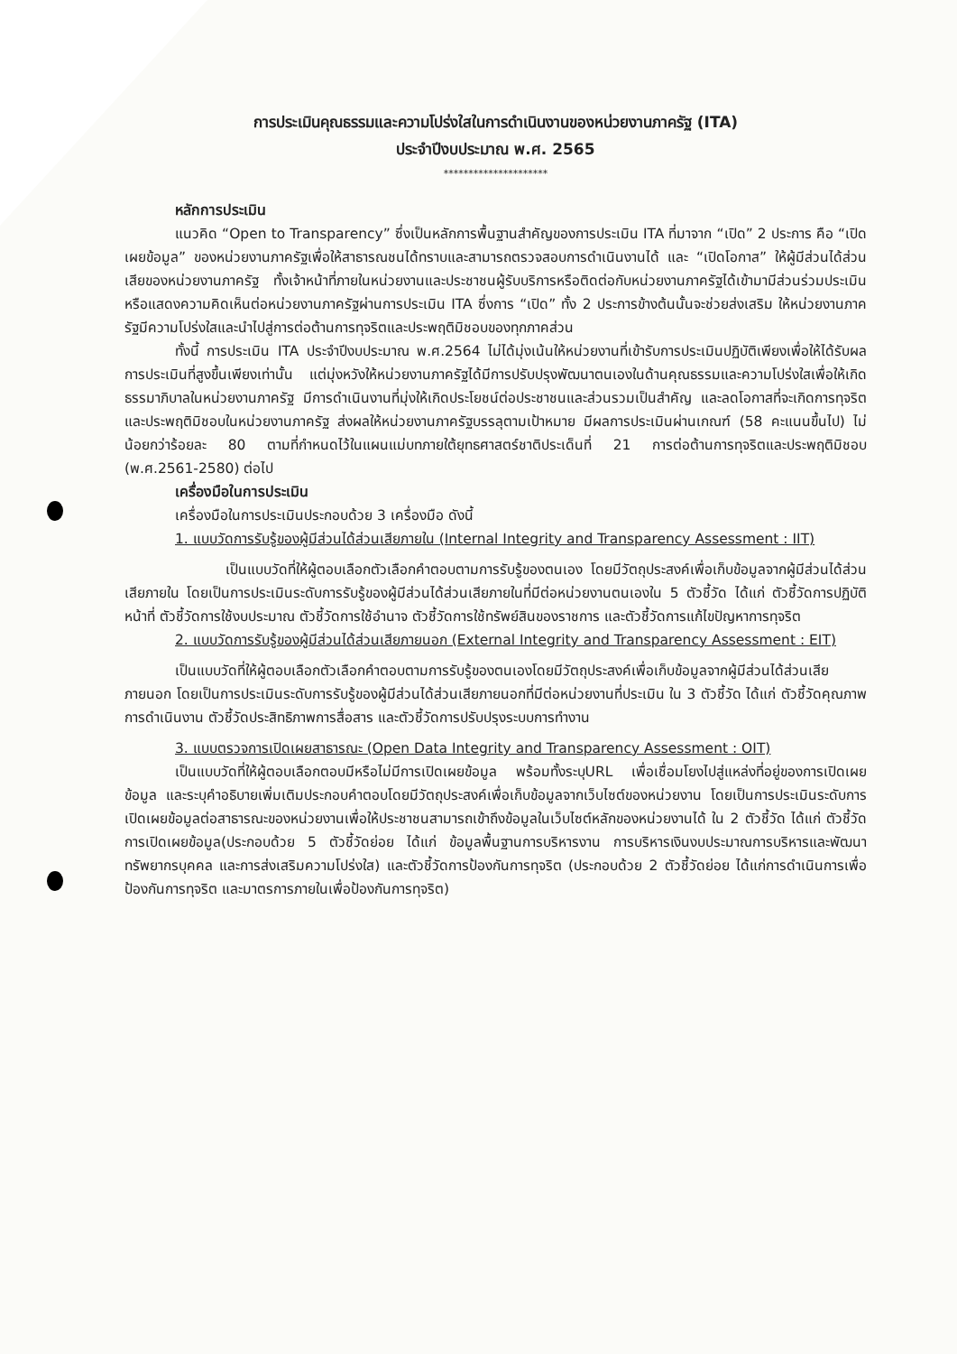การประเมินคุณธรรมและความโปร่งใสในการดำเนินงานของหน่วยงานภาครัฐ (ITA)
ประจำปีงบประมาณ พ.ศ. 2565
*********************
หลักการประเมิน
แนวคิด “Open to Transparency” ซึ่งเป็นหลักการพื้นฐานสำคัญของการประเมิน ITA ที่มาจาก “เปิด” 2 ประการ คือ “เปิดเผยข้อมูล” ของหน่วยงานภาครัฐเพื่อให้สาธารณชนได้ทราบและสามารถตรวจสอบการดำเนินงานได้ และ “เปิดโอกาส” ให้ผู้มีส่วนได้ส่วนเสียของหน่วยงานภาครัฐ ทั้งเจ้าหน้าที่ภายในหน่วยงานและประชาชนผู้รับบริการหรือติดต่อกับหน่วยงานภาครัฐได้เข้ามามีส่วนร่วมประเมินหรือแสดงความคิดเห็นต่อหน่วยงานภาครัฐผ่านการประเมิน ITA ซึ่งการ “เปิด” ทั้ง 2 ประการข้างต้นนั้นจะช่วยส่งเสริม ให้หน่วยงานภาครัฐมีความโปร่งใสและนำไปสู่การต่อต้านการทุจริตและประพฤติมิชอบของทุกภาคส่วน
ทั้งนี้ การประเมิน ITA ประจำปีงบประมาณ พ.ศ.2564 ไม่ได้มุ่งเน้นให้หน่วยงานที่เข้ารับการประเมินปฏิบัติเพียงเพื่อให้ได้รับผลการประเมินที่สูงขึ้นเพียงเท่านั้น แต่มุ่งหวังให้หน่วยงานภาครัฐได้มีการปรับปรุงพัฒนาตนเองในด้านคุณธรรมและความโปร่งใสเพื่อให้เกิดธรรมาภิบาลในหน่วยงานภาครัฐ มีการดำเนินงานที่มุ่งให้เกิดประโยชน์ต่อประชาชนและส่วนรวมเป็นสำคัญ และลดโอกาสที่จะเกิดการทุจริตและประพฤติมิชอบในหน่วยงานภาครัฐ ส่งผลให้หน่วยงานภาครัฐบรรลุตามเป้าหมาย มีผลการประเมินผ่านเกณฑ์ (58 คะแนนขึ้นไป) ไม่น้อยกว่าร้อยละ 80 ตามที่กำหนดไว้ในแผนแม่บทภายใต้ยุทธศาสตร์ชาติประเด็นที่ 21 การต่อต้านการทุจริตและประพฤติมิชอบ (พ.ศ.2561-2580) ต่อไป
เครื่องมือในการประเมิน
เครื่องมือในการประเมินประกอบด้วย 3 เครื่องมือ ดังนี้
1. แบบวัดการรับรู้ของผู้มีส่วนได้ส่วนเสียภายใน (Internal Integrity and Transparency Assessment : IIT)
เป็นแบบวัดที่ให้ผู้ตอบเลือกตัวเลือกคำตอบตามการรับรู้ของตนเอง โดยมีวัตถุประสงค์เพื่อเก็บข้อมูลจากผู้มีส่วนได้ส่วนเสียภายใน โดยเป็นการประเมินระดับการรับรู้ของผู้มีส่วนได้ส่วนเสียภายในที่มีต่อหน่วยงานตนเองใน 5 ตัวชี้วัด ได้แก่ ตัวชี้วัดการปฏิบัติหน้าที่ ตัวชี้วัดการใช้งบประมาณ ตัวชี้วัดการใช้อำนาจ ตัวชี้วัดการใช้ทรัพย์สินของราชการ และตัวชี้วัดการแก้ไขปัญหาการทุจริต
2. แบบวัดการรับรู้ของผู้มีส่วนได้ส่วนเสียภายนอก (External Integrity and Transparency Assessment : EIT)
เป็นแบบวัดที่ให้ผู้ตอบเลือกตัวเลือกคำตอบตามการรับรู้ของตนเองโดยมีวัตถุประสงค์เพื่อเก็บข้อมูลจากผู้มีส่วนได้ส่วนเสียภายนอก โดยเป็นการประเมินระดับการรับรู้ของผู้มีส่วนได้ส่วนเสียภายนอกที่มีต่อหน่วยงานที่ประเมิน ใน 3 ตัวชี้วัด ได้แก่ ตัวชี้วัดคุณภาพการดำเนินงาน ตัวชี้วัดประสิทธิภาพการสื่อสาร และตัวชี้วัดการปรับปรุงระบบการทำงาน
3. แบบตรวจการเปิดเผยสาธารณะ (Open Data Integrity and Transparency Assessment : OIT)
เป็นแบบวัดที่ให้ผู้ตอบเลือกตอบมีหรือไม่มีการเปิดเผยข้อมูล พร้อมทั้งระบุURL เพื่อเชื่อมโยงไปสู่แหล่งที่อยู่ของการเปิดเผยข้อมูล และระบุคำอธิบายเพิ่มเติมประกอบคำตอบโดยมีวัตถุประสงค์เพื่อเก็บข้อมูลจากเว็บไซต์ของหน่วยงาน โดยเป็นการประเมินระดับการเปิดเผยข้อมูลต่อสาธารณะของหน่วยงานเพื่อให้ประชาชนสามารถเข้าถึงข้อมูลในเว็บไซต์หลักของหน่วยงานได้ ใน 2 ตัวชี้วัด ได้แก่ ตัวชี้วัดการเปิดเผยข้อมูล(ประกอบด้วย 5 ตัวชี้วัดย่อย ได้แก่ ข้อมูลพื้นฐานการบริหารงาน การบริหารเงินงบประมาณการบริหารและพัฒนาทรัพยากรบุคคล และการส่งเสริมความโปร่งใส) และตัวชี้วัดการป้องกันการทุจริต (ประกอบด้วย 2 ตัวชี้วัดย่อย ได้แก่การดำเนินการเพื่อป้องกันการทุจริต และมาตรการภายในเพื่อป้องกันการทุจริต)